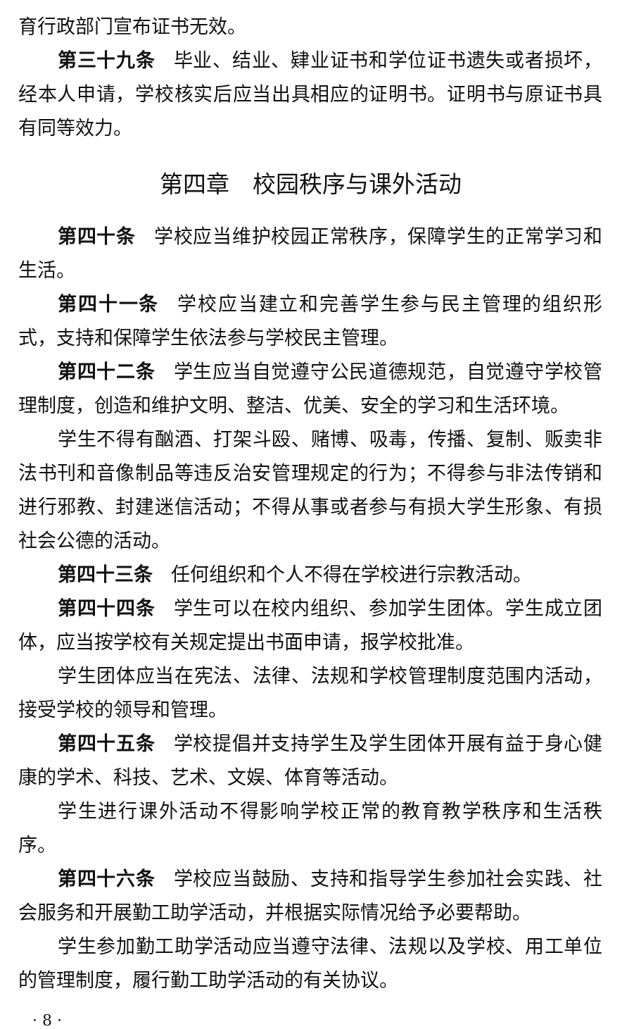育行政部门宣布证书无效。
第三十九条 毕业、结业、肄业证书和学位证书遗失或者损坏，经本人申请，学校核实后应当出具相应的证明书。证明书与原证书具有同等效力。
第四章　校园秩序与课外活动
第四十条 学校应当维护校园正常秩序，保障学生的正常学习和生活。
第四十一条 学校应当建立和完善学生参与民主管理的组织形式，支持和保障学生依法参与学校民主管理。
第四十二条 学生应当自觉遵守公民道德规范，自觉遵守学校管理制度，创造和维护文明、整洁、优美、安全的学习和生活环境。
学生不得有酗酒、打架斗殴、赌博、吸毒，传播、复制、贩卖非法书刊和音像制品等违反治安管理规定的行为；不得参与非法传销和进行邪教、封建迷信活动；不得从事或者参与有损大学生形象、有损社会公德的活动。
第四十三条 任何组织和个人不得在学校进行宗教活动。
第四十四条 学生可以在校内组织、参加学生团体。学生成立团体，应当按学校有关规定提出书面申请，报学校批准。
学生团体应当在宪法、法律、法规和学校管理制度范围内活动，接受学校的领导和管理。
第四十五条 学校提倡并支持学生及学生团体开展有益于身心健康的学术、科技、艺术、文娱、体育等活动。
学生进行课外活动不得影响学校正常的教育教学秩序和生活秩序。
第四十六条 学校应当鼓励、支持和指导学生参加社会实践、社会服务和开展勤工助学活动，并根据实际情况给予必要帮助。
学生参加勤工助学活动应当遵守法律、法规以及学校、用工单位的管理制度，履行勤工助学活动的有关协议。
· 8 ·